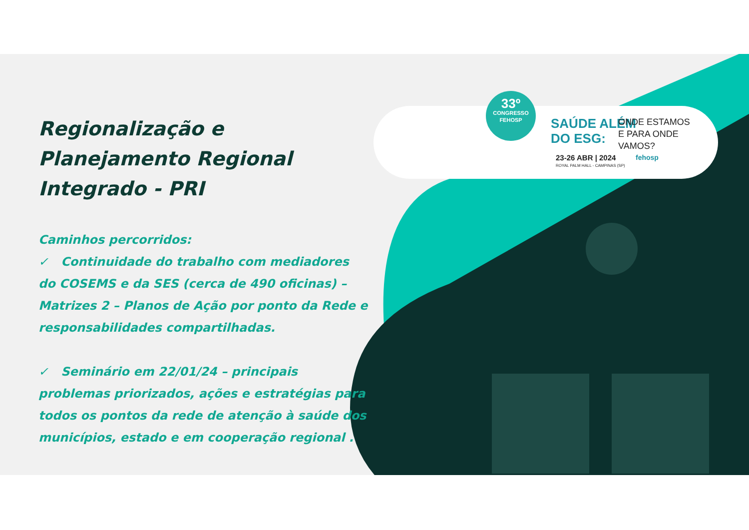Regionalização e Planejamento Regional Integrado - PRI
Caminhos percorridos:
✓ Continuidade do trabalho com mediadores do COSEMS e da SES (cerca de 490 oficinas) – Matrizes 2 – Planos de Ação por ponto da Rede e responsabilidades compartilhadas.
✓ Seminário em 22/01/24 – principais problemas priorizados, ações e estratégias para todos os pontos da rede de atenção à saúde dos municípios, estado e em cooperação regional .
33º
CONGRESSO
FEHOSP
SAÚDE ALÉM
DO ESG:
ONDE ESTAMOS
E PARA ONDE
VAMOS?
23-26 ABR | 2024
ROYAL PALM HALL - CAMPINAS (SP)
fehosp